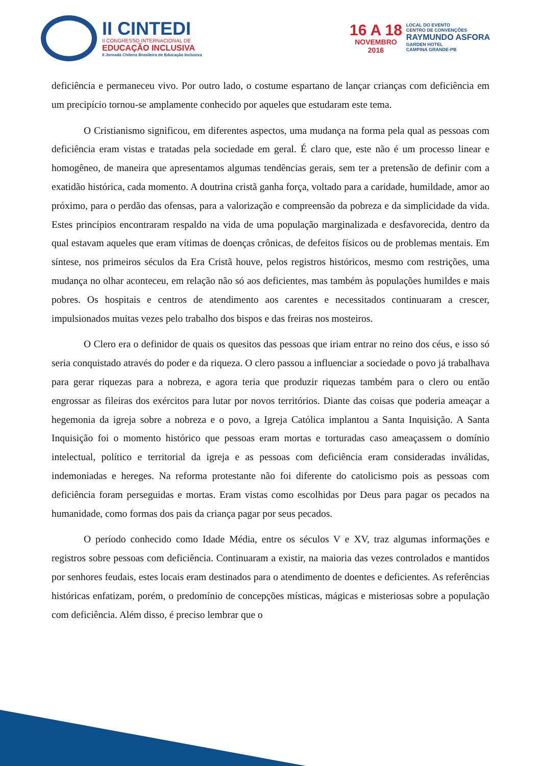II CINTEDI
II CONGRESSO INTERNACIONAL DE
EDUCAÇÃO INCLUSIVA
II Jornada Chilena Brasileira de Educação Inclusiva
16 A 18
NOVEMBRO
2016
LOCAL DO EVENTO
CENTRO DE CONVENÇÕES
RAYMUNDO ASFORA
GARDEN HOTEL
CAMPINA GRANDE-PB
deficiência e permaneceu vivo. Por outro lado, o costume espartano de lançar crianças com deficiência em um precipício tornou-se amplamente conhecido por aqueles que estudaram este tema.
O Cristianismo significou, em diferentes aspectos, uma mudança na forma pela qual as pessoas com deficiência eram vistas e tratadas pela sociedade em geral. É claro que, este não é um processo linear e homogêneo, de maneira que apresentamos algumas tendências gerais, sem ter a pretensão de definir com a exatidão histórica, cada momento. A doutrina cristã ganha força, voltado para a caridade, humildade, amor ao próximo, para o perdão das ofensas, para a valorização e compreensão da pobreza e da simplicidade da vida. Estes princípios encontraram respaldo na vida de uma população marginalizada e desfavorecida, dentro da qual estavam aqueles que eram vítimas de doenças crônicas, de defeitos físicos ou de problemas mentais. Em síntese, nos primeiros séculos da Era Cristã houve, pelos registros históricos, mesmo com restrições, uma mudança no olhar aconteceu, em relação não só aos deficientes, mas também às populações humildes e mais pobres. Os hospitais e centros de atendimento aos carentes e necessitados continuaram a crescer, impulsionados muitas vezes pelo trabalho dos bispos e das freiras nos mosteiros.
O Clero era o definidor de quais os quesitos das pessoas que iriam entrar no reino dos céus, e isso só seria conquistado através do poder e da riqueza. O clero passou a influenciar a sociedade o povo já trabalhava para gerar riquezas para a nobreza, e agora teria que produzir riquezas também para o clero ou então engrossar as fileiras dos exércitos para lutar por novos territórios. Diante das coisas que poderia ameaçar a hegemonia da igreja sobre a nobreza e o povo, a Igreja Católica implantou a Santa Inquisição. A Santa Inquisição foi o momento histórico que pessoas eram mortas e torturadas caso ameaçassem o domínio intelectual, político e territorial da igreja e as pessoas com deficiência eram consideradas inválidas, indemoniadas e hereges. Na reforma protestante não foi diferente do catolicismo pois as pessoas com deficiência foram perseguidas e mortas. Eram vistas como escolhidas por Deus para pagar os pecados na humanidade, como formas dos pais da criança pagar por seus pecados.
O período conhecido como Idade Média, entre os séculos V e XV, traz algumas informações e registros sobre pessoas com deficiência. Continuaram a existir, na maioria das vezes controlados e mantidos por senhores feudais, estes locais eram destinados para o atendimento de doentes e deficientes. As referências históricas enfatizam, porém, o predomínio de concepções místicas, mágicas e misteriosas sobre a população com deficiência. Além disso, é preciso lembrar que o